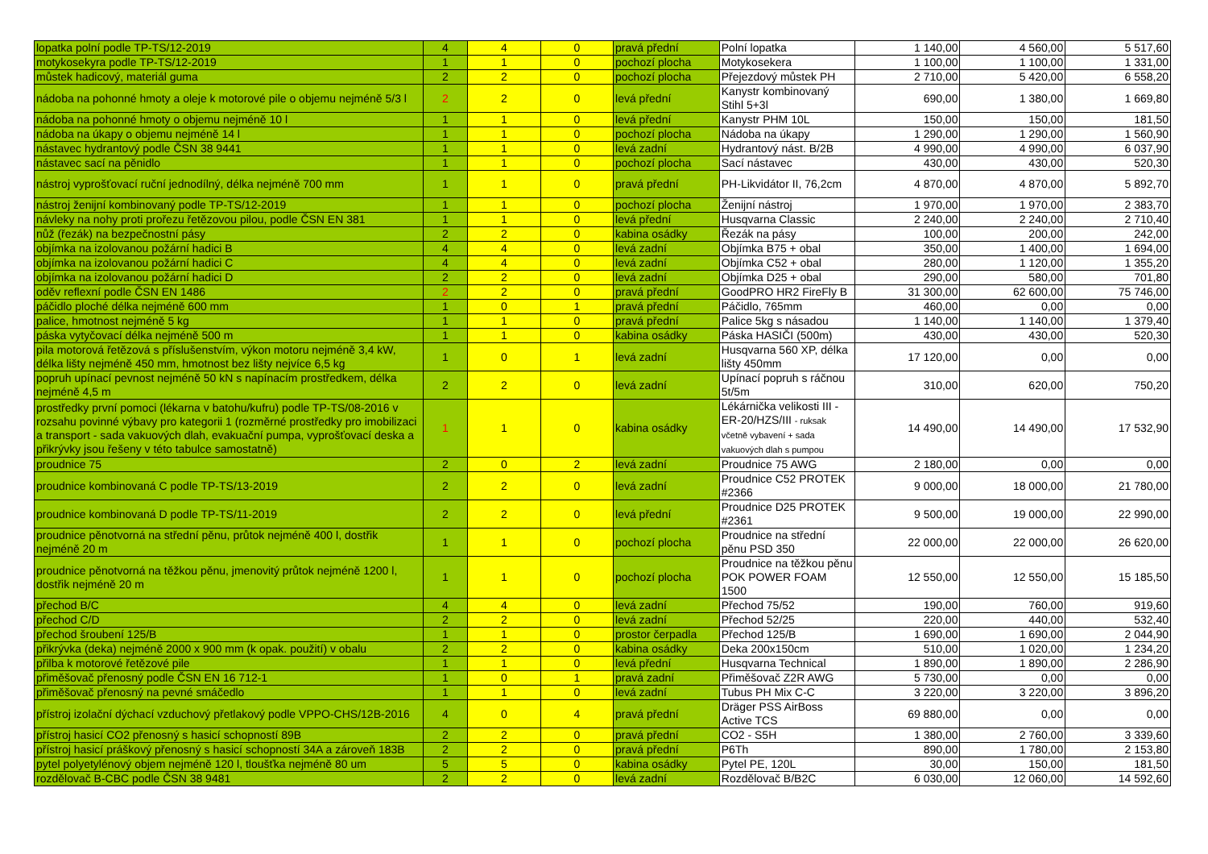| lopatka polní podle TP-TS/12-2019 | 4 | 4 | 0 | pravá přední | Polní lopatka | 1 140,00 | 4 560,00 | 5 517,60 |
| motykosekyra podle TP-TS/12-2019 | 1 | 1 | 0 | pochozí plocha | Motykosekera | 1 100,00 | 1 100,00 | 1 331,00 |
| můstek hadicový, materiál guma | 2 | 2 | 0 | pochozí plocha | Přejezdový můstek PH | 2 710,00 | 5 420,00 | 6 558,20 |
| nádoba na pohonné hmoty a oleje k motorové pile o objemu nejméně 5/3 l | 2 | 2 | 0 | levá přední | Kanystr kombinovaný Stihl 5+3l | 690,00 | 1 380,00 | 1 669,80 |
| nádoba na pohonné hmoty o objemu nejméně 10 l | 1 | 1 | 0 | levá přední | Kanystr PHM 10L | 150,00 | 150,00 | 181,50 |
| nádoba na úkapy o objemu nejméně 14 l | 1 | 1 | 0 | pochozí plocha | Nádoba na úkapy | 1 290,00 | 1 290,00 | 1 560,90 |
| nástavec hydrantový podle ČSN 38 9441 | 1 | 1 | 0 | levá zadní | Hydrantový nást. B/2B | 4 990,00 | 4 990,00 | 6 037,90 |
| nástavec sací na pěnidlo | 1 | 1 | 0 | pochozí plocha | Sací nástavec | 430,00 | 430,00 | 520,30 |
| nástroj vyprošťovací ruční jednodílný, délka nejméně 700 mm | 1 | 1 | 0 | pravá přední | PH-Likvidátor II, 76,2cm | 4 870,00 | 4 870,00 | 5 892,70 |
| nástroj ženijní kombinovaný podle TP-TS/12-2019 | 1 | 1 | 0 | pochozí plocha | Ženijní nástroj | 1 970,00 | 1 970,00 | 2 383,70 |
| návleky na nohy proti prořezu řetězovou pilou, podle ČSN EN 381 | 1 | 1 | 0 | levá přední | Husqvarna Classic | 2 240,00 | 2 240,00 | 2 710,40 |
| nůž (řezák) na bezpečnostní pásy | 2 | 2 | 0 | kabina osádky | Řezák na pásy | 100,00 | 200,00 | 242,00 |
| objímka na izolovanou požární hadici B | 4 | 4 | 0 | levá zadní | Objímka B75 + obal | 350,00 | 1 400,00 | 1 694,00 |
| objímka na izolovanou požární hadici C | 4 | 4 | 0 | levá zadní | Objímka C52 + obal | 280,00 | 1 120,00 | 1 355,20 |
| objímka na izolovanou požární hadici D | 2 | 2 | 0 | levá zadní | Objímka D25 + obal | 290,00 | 580,00 | 701,80 |
| oděv reflexní podle ČSN EN 1486 | 2 | 2 | 0 | pravá přední | GoodPRO HR2 FireFly B | 31 300,00 | 62 600,00 | 75 746,00 |
| páčidlo ploché délka nejméně 600 mm | 1 | 0 | 1 | pravá přední | Páčidlo, 765mm | 460,00 | 0,00 | 0,00 |
| palice, hmotnost nejméně 5 kg | 1 | 1 | 0 | pravá přední | Palice 5kg s násadou | 1 140,00 | 1 140,00 | 1 379,40 |
| páska vytyčovací délka nejméně 500 m | 1 | 1 | 0 | kabina osádky | Páska HASIČI (500m) | 430,00 | 430,00 | 520,30 |
| pila motorová řetězová s příslušenstvím, výkon motoru nejméně 3,4 kW, délka lišty nejméně 450 mm, hmotnost bez lišty nejvíce 6,5 kg | 1 | 0 | 1 | levá zadní | Husqvarna 560 XP, délka lišty 450mm | 17 120,00 | 0,00 | 0,00 |
| popruh upínací pevnost nejméně 50 kN s napínacím prostředkem, délka nejméně 4,5 m | 2 | 2 | 0 | levá zadní | Upínací popruh s ráčnou 5t/5m | 310,00 | 620,00 | 750,20 |
| prostředky první pomoci (lékarna v batohu/kufru) podle TP-TS/08-2016 v rozsahu povinné výbavy pro kategorii 1 (rozměrné prostředky pro imobilizaci a transport - sada vakuových dlah, evakuační pumpa, vyprošťovací deska a přikrývky jsou řešeny v této tabulce samostatně) | 1 | 1 | 0 | kabina osádky | Lékárnička velikosti III - ER-20/HZS/III - ruksak včetně vybavení + sada vakuových dlah s pumpou | 14 490,00 | 14 490,00 | 17 532,90 |
| proudnice 75 | 2 | 0 | 2 | levá zadní | Proudnice 75 AWG | 2 180,00 | 0,00 | 0,00 |
| proudnice kombinovaná C podle TP-TS/13-2019 | 2 | 2 | 0 | levá zadní | Proudnice C52 PROTEK #2366 | 9 000,00 | 18 000,00 | 21 780,00 |
| proudnice kombinovaná D podle TP-TS/11-2019 | 2 | 2 | 0 | levá přední | Proudnice D25 PROTEK #2361 | 9 500,00 | 19 000,00 | 22 990,00 |
| proudnice pěnotvorná na střední pěnu, průtok nejméně 400 l, dostřik nejméně 20 m | 1 | 1 | 0 | pochozí plocha | Proudnice na střední pěnu PSD 350 | 22 000,00 | 22 000,00 | 26 620,00 |
| proudnice pěnotvorná na těžkou pěnu, jmenovitý průtok nejméně 1200 l, dostřik nejméně 20 m | 1 | 1 | 0 | pochozí plocha | Proudnice na těžkou pěnu POK POWER FOAM 1500 | 12 550,00 | 12 550,00 | 15 185,50 |
| přechod B/C | 4 | 4 | 0 | levá zadní | Přechod 75/52 | 190,00 | 760,00 | 919,60 |
| přechod C/D | 2 | 2 | 0 | levá zadní | Přechod 52/25 | 220,00 | 440,00 | 532,40 |
| přechod šroubení 125/B | 1 | 1 | 0 | prostor čerpadla | Přechod 125/B | 1 690,00 | 1 690,00 | 2 044,90 |
| přikrývka (deka) nejméně 2000 x 900 mm (k opak. použití) v obalu | 2 | 2 | 0 | kabina osádky | Deka 200x150cm | 510,00 | 1 020,00 | 1 234,20 |
| přilba k motorové řetězové pile | 1 | 1 | 0 | levá přední | Husqvarna Technical | 1 890,00 | 1 890,00 | 2 286,90 |
| přiměšovač přenosný podle ČSN EN 16 712-1 | 1 | 0 | 1 | pravá zadní | Přiměšovač Z2R AWG | 5 730,00 | 0,00 | 0,00 |
| přiměšovač přenosný na pevné smáčedlo | 1 | 1 | 0 | levá zadní | Tubus PH Mix C-C | 3 220,00 | 3 220,00 | 3 896,20 |
| přístroj izolační dýchací vzduchový přetlakový podle VPPO-CHS/12B-2016 | 4 | 0 | 4 | pravá přední | Dräger PSS AirBoss Active TCS | 69 880,00 | 0,00 | 0,00 |
| přístroj hasicí CO2 přenosný s hasicí schopností 89B | 2 | 2 | 0 | pravá přední | CO2 - S5H | 1 380,00 | 2 760,00 | 3 339,60 |
| přístroj hasicí práškový přenosný s hasicí schopností 34A a zároveň 183B | 2 | 2 | 0 | pravá přední | P6Th | 890,00 | 1 780,00 | 2 153,80 |
| pytel polyetylénový objem nejméně 120 l, tloušťka nejméně 80 um | 5 | 5 | 0 | kabina osádky | Pytel PE, 120L | 30,00 | 150,00 | 181,50 |
| rozdělovač B-CBC podle ČSN 38 9481 | 2 | 2 | 0 | levá zadní | Rozdělovač B/B2C | 6 030,00 | 12 060,00 | 14 592,60 |